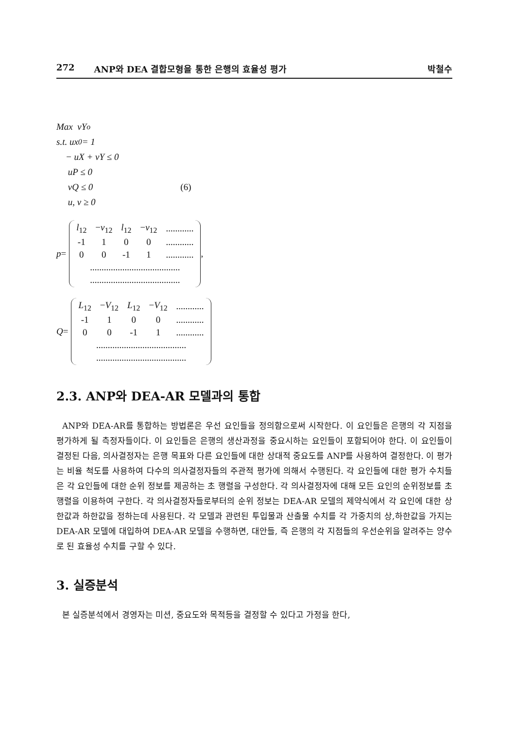272 ANP와 DEA 결합모형을 통한 은행의 효율성 평가 박철수
Max vY<sub>o</sub>
s.t. ux<sub>0</sub> = 1
− uX + vY ≤ 0
uP ≤ 0
vQ ≤ 0 (6)
u, v ≥ 0
p =
| l<sub>12</sub> | − v<sub>12</sub> | l<sub>12</sub> | − v<sub>12</sub> | ............ |
| -1 | 1 | 0 | 0 | ............ |
| 0 | 0 | -1 | 1 | ............ |
| ....................................... | | | | |
| ....................................... | | | | |
,
Q =
| L<sub>12</sub> | − V<sub>12</sub> | L<sub>12</sub> | − V<sub>12</sub> | ............ |
| -1 | 1 | 0 | 0 | ............ |
| 0 | 0 | -1 | 1 | ............ |
| ....................................... | | | | |
| ....................................... | | | | |
2.3. ANP와 DEA-AR 모델과의 통합
ANP와 DEA-AR를 통합하는 방법론은 우선 요인들을 정의함으로써 시작한다. 이 요인들은 은행의 각 지점을 평가하게 될 측정자들이다. 이 요인들은 은행의 생산과정을 중요시하는 요인들이 포함되어야 한다. 이 요인들이 결정된 다음, 의사결정자는 은행 목표와 다른 요인들에 대한 상대적 중요도를 ANP를 사용하여 결정한다. 이 평가는 비율 척도를 사용하여 다수의 의사결정자들의 주관적 평가에 의해서 수행된다. 각 요인들에 대한 평가 수치들은 각 요인들에 대한 순위 정보를 제공하는 초 행렬을 구성한다. 각 의사결정자에 대해 모든 요인의 순위정보를 초 행렬을 이용하여 구한다. 각 의사결정자들로부터의 순위 정보는 DEA-AR 모델의 제약식에서 각 요인에 대한 상한값과 하한값을 정하는데 사용된다. 각 모델과 관련된 투입물과 산출물 수치를 각 가중치의 상,하한값을 가지는 DEA-AR 모델에 대입하여 DEA-AR 모델을 수행하면, 대안들, 즉 은행의 각 지점들의 우선순위을 알려주는 양수로 된 효율성 수치를 구할 수 있다.
3. 실증분석
본 실증분석에서 경영자는 미션, 중요도와 목적등을 결정할 수 있다고 가정을 한다,